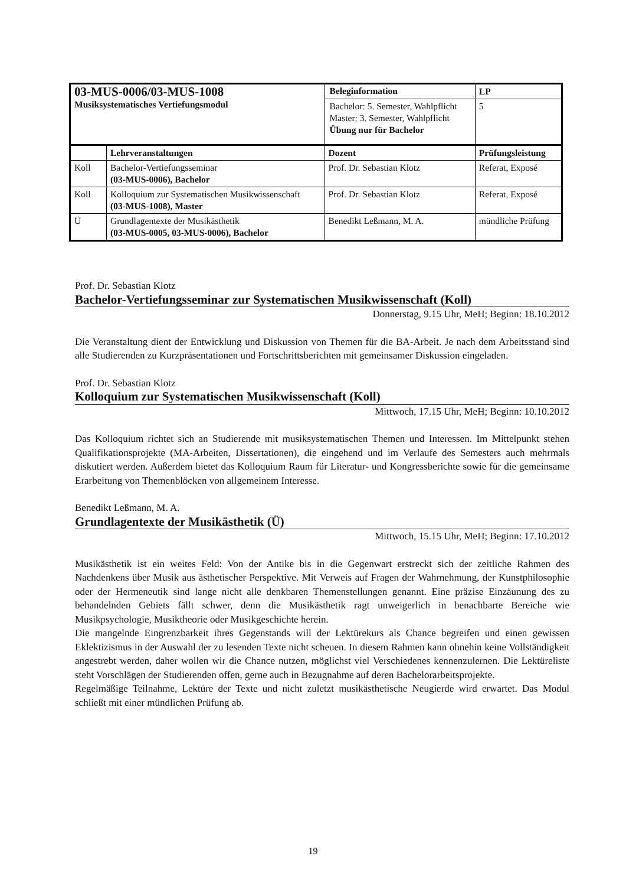| 03-MUS-0006/03-MUS-1008 Musiksystematisches Vertiefungsmodul | | Beleginformation | | LP |
| | | Bachelor: 5. Semester, Wahlpflicht Master: 3. Semester, Wahlpflicht Übung nur für Bachelor | | 5 |
| | Lehrveranstaltungen | Dozent | Prüfungsleistung | |
| Koll | Bachelor-Vertiefungsseminar (03-MUS-0006), Bachelor | Prof. Dr. Sebastian Klotz | Referat, Exposé | |
| Koll | Kolloquium zur Systematischen Musikwissenschaft (03-MUS-1008), Master | Prof. Dr. Sebastian Klotz | Referat, Exposé | |
| Ü | Grundlagentexte der Musikästhetik (03-MUS-0005, 03-MUS-0006), Bachelor | Benedikt Leßmann, M. A. | mündliche Prüfung | |
Prof. Dr. Sebastian Klotz
Bachelor-Vertiefungsseminar zur Systematischen Musikwissenschaft (Koll)
Donnerstag, 9.15 Uhr, MeH; Beginn: 18.10.2012
Die Veranstaltung dient der Entwicklung und Diskussion von Themen für die BA-Arbeit. Je nach dem Arbeitsstand sind alle Studierenden zu Kurzpräsentationen und Fortschrittsberichten mit gemeinsamer Diskussion eingeladen.
Prof. Dr. Sebastian Klotz
Kolloquium zur Systematischen Musikwissenschaft (Koll)
Mittwoch, 17.15 Uhr, MeH; Beginn: 10.10.2012
Das Kolloquium richtet sich an Studierende mit musiksystematischen Themen und Interessen. Im Mittelpunkt stehen Qualifikationsprojekte (MA-Arbeiten, Dissertationen), die eingehend und im Verlaufe des Semesters auch mehrmals diskutiert werden. Außerdem bietet das Kolloquium Raum für Literatur- und Kongressberichte sowie für die gemeinsame Erarbeitung von Themenblöcken von allgemeinem Interesse.
Benedikt Leßmann, M. A.
Grundlagentexte der Musikästhetik (Ü)
Mittwoch, 15.15 Uhr, MeH; Beginn: 17.10.2012
Musikästhetik ist ein weites Feld: Von der Antike bis in die Gegenwart erstreckt sich der zeitliche Rahmen des Nachdenkens über Musik aus ästhetischer Perspektive. Mit Verweis auf Fragen der Wahrnehmung, der Kunstphilosophie oder der Hermeneutik sind lange nicht alle denkbaren Themenstellungen genannt. Eine präzise Einzäunung des zu behandelnden Gebiets fällt schwer, denn die Musikästhetik ragt unweigerlich in benachbarte Bereiche wie Musikpsychologie, Musiktheorie oder Musikgeschichte herein.
Die mangelnde Eingrenzbarkeit ihres Gegenstands will der Lektürekurs als Chance begreifen und einen gewissen Eklektizismus in der Auswahl der zu lesenden Texte nicht scheuen. In diesem Rahmen kann ohnehin keine Vollständigkeit angestrebt werden, daher wollen wir die Chance nutzen, möglichst viel Verschiedenes kennenzulernen. Die Lektüreliste steht Vorschlägen der Studierenden offen, gerne auch in Bezugnahme auf deren Bachelorarbeitsprojekte.
Regelmäßige Teilnahme, Lektüre der Texte und nicht zuletzt musikästhetische Neugierde wird erwartet. Das Modul schließt mit einer mündlichen Prüfung ab.
19